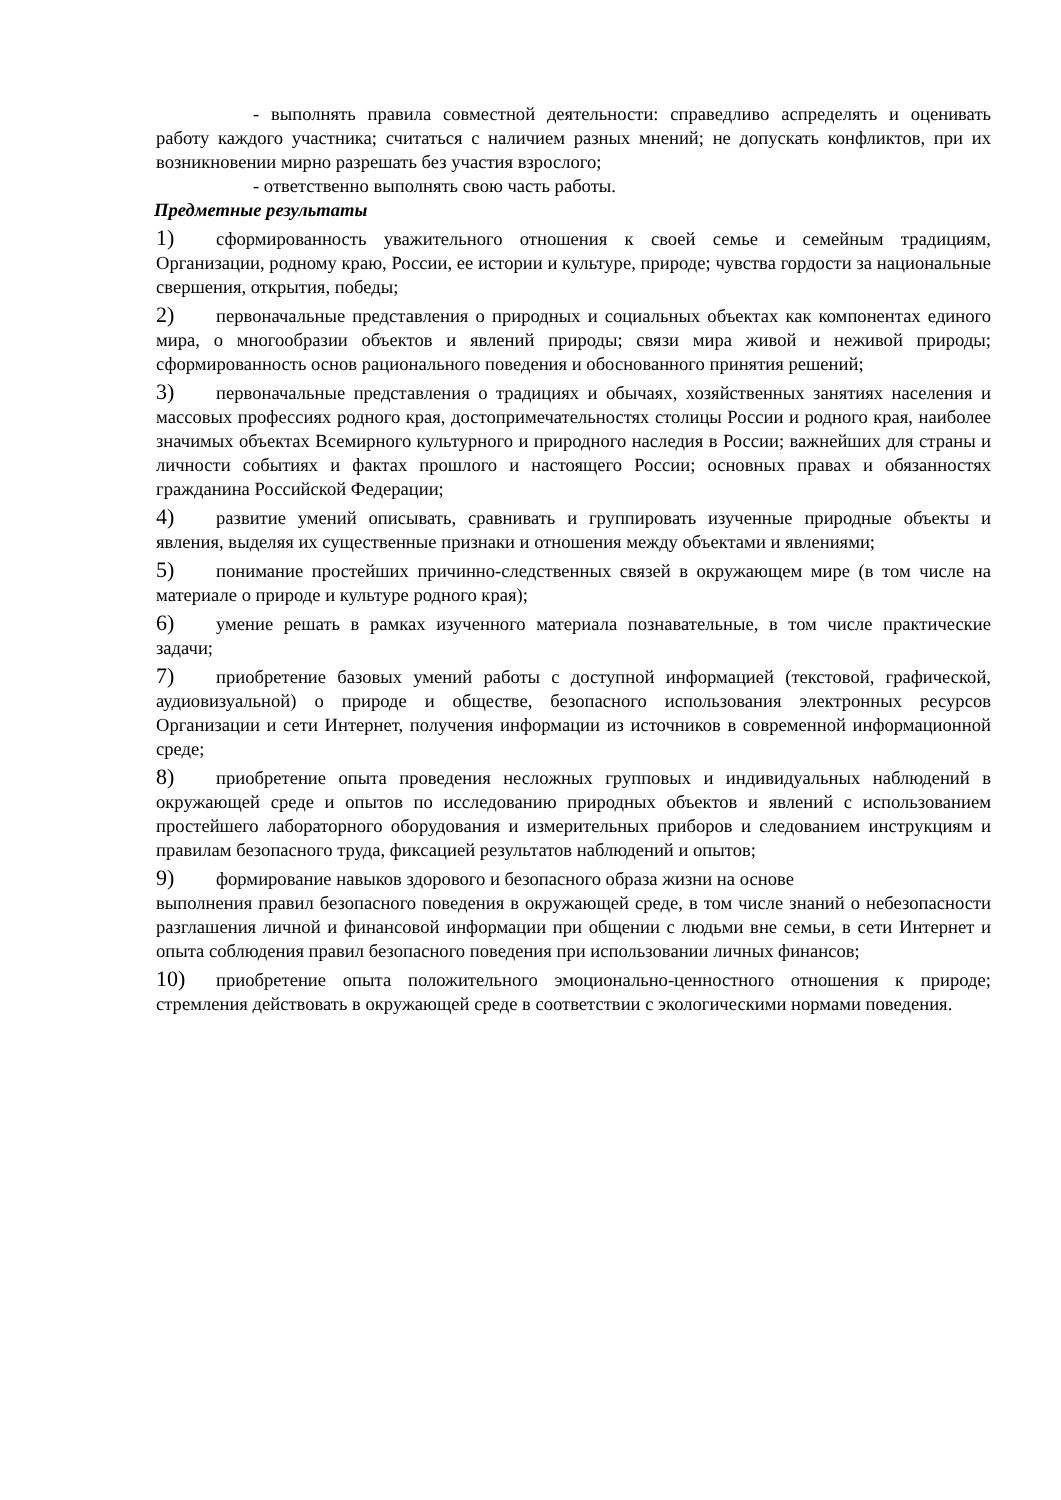- выполнять правила совместной деятельности: справедливо аспределять и оценивать работу каждого участника; считаться с наличием разных мнений; не допускать конфликтов, при их возникновении мирно разрешать без участия взрослого;
- ответственно выполнять свою часть работы.
Предметные результаты
1) сформированность уважительного отношения к своей семье и семейным традициям, Организации, родному краю, России, ее истории и культуре, природе; чувства гордости за национальные свершения, открытия, победы;
2) первоначальные представления о природных и социальных объектах как компонентах единого мира, о многообразии объектов и явлений природы; связи мира живой и неживой природы; сформированность основ рационального поведения и обоснованного принятия решений;
3) первоначальные представления о традициях и обычаях, хозяйственных занятиях населения и массовых профессиях родного края, достопримечательностях столицы России и родного края, наиболее значимых объектах Всемирного культурного и природного наследия в России; важнейших для страны и личности событиях и фактах прошлого и настоящего России; основных правах и обязанностях гражданина Российской Федерации;
4) развитие умений описывать, сравнивать и группировать изученные природные объекты и явления, выделяя их существенные признаки и отношения между объектами и явлениями;
5) понимание простейших причинно-следственных связей в окружающем мире (в том числе на материале о природе и культуре родного края);
6) умение решать в рамках изученного материала познавательные, в том числе практические задачи;
7) приобретение базовых умений работы с доступной информацией (текстовой, графической, аудиовизуальной) о природе и обществе, безопасного использования электронных ресурсов Организации и сети Интернет, получения информации из источников в современной информационной среде;
8) приобретение опыта проведения несложных групповых и индивидуальных наблюдений в окружающей среде и опытов по исследованию природных объектов и явлений с использованием простейшего лабораторного оборудования и измерительных приборов и следованием инструкциям и правилам безопасного труда, фиксацией результатов наблюдений и опытов;
9) формирование навыков здорового и безопасного образа жизни на основе
выполнения правил безопасного поведения в окружающей среде, в том числе знаний о небезопасности разглашения личной и финансовой информации при общении с людьми вне семьи, в сети Интернет и опыта соблюдения правил безопасного поведения при использовании личных финансов;
10) приобретение опыта положительного эмоционально-ценностного отношения к природе; стремления действовать в окружающей среде в соответствии с экологическими нормами поведения.